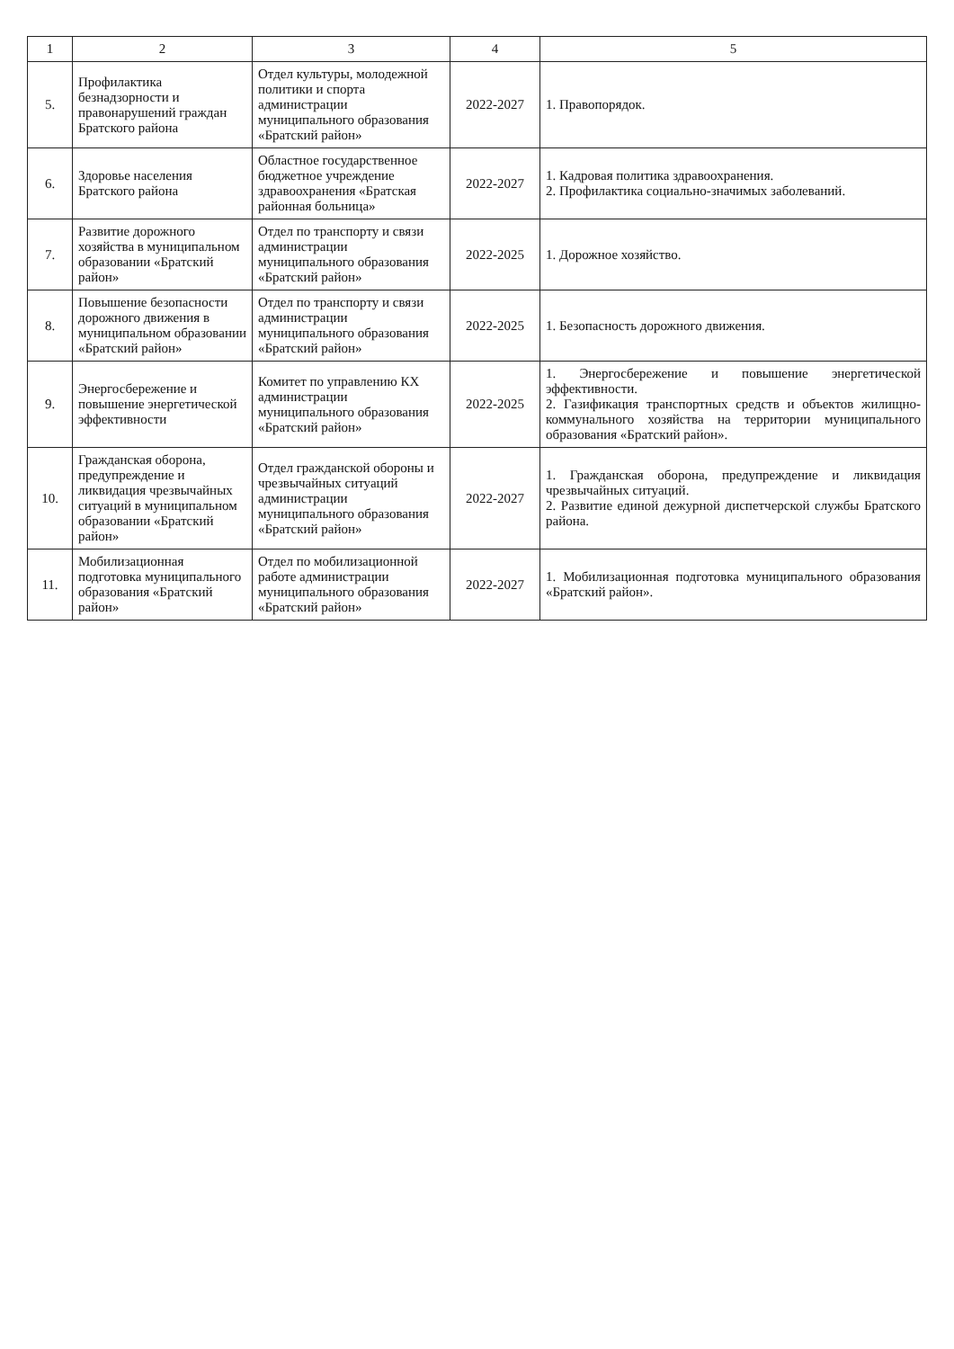| 1 | 2 | 3 | 4 | 5 |
| --- | --- | --- | --- | --- |
| 5. | Профилактика безнадзорности и правонарушений граждан Братского района | Отдел культуры, молодежной политики и спорта администрации муниципального образования «Братский район» | 2022-2027 | 1. Правопорядок. |
| 6. | Здоровье населения Братского района | Областное государственное бюджетное учреждение здравоохранения «Братская районная больница» | 2022-2027 | 1. Кадровая политика здравоохранения. 2. Профилактика социально-значимых заболеваний. |
| 7. | Развитие дорожного хозяйства в муниципальном образовании «Братский район» | Отдел по транспорту и связи администрации муниципального образования «Братский район» | 2022-2025 | 1. Дорожное хозяйство. |
| 8. | Повышение безопасности дорожного движения в муниципальном образовании «Братский район» | Отдел по транспорту и связи администрации муниципального образования «Братский район» | 2022-2025 | 1. Безопасность дорожного движения. |
| 9. | Энергосбережение и повышение энергетической эффективности | Комитет по управлению КХ администрации муниципального образования «Братский район» | 2022-2025 | 1. Энергосбережение и повышение энергетической эффективности. 2. Газификация транспортных средств и объектов жилищно-коммунального хозяйства на территории муниципального образования «Братский район». |
| 10. | Гражданская оборона, предупреждение и ликвидация чрезвычайных ситуаций в муниципальном образовании «Братский район» | Отдел гражданской обороны и чрезвычайных ситуаций администрации муниципального образования «Братский район» | 2022-2027 | 1. Гражданская оборона, предупреждение и ликвидация чрезвычайных ситуаций. 2. Развитие единой дежурной диспетчерской службы Братского района. |
| 11. | Мобилизационная подготовка муниципального образования «Братский район» | Отдел по мобилизационной работе администрации муниципального образования «Братский район» | 2022-2027 | 1. Мобилизационная подготовка муниципального образования «Братский район». |